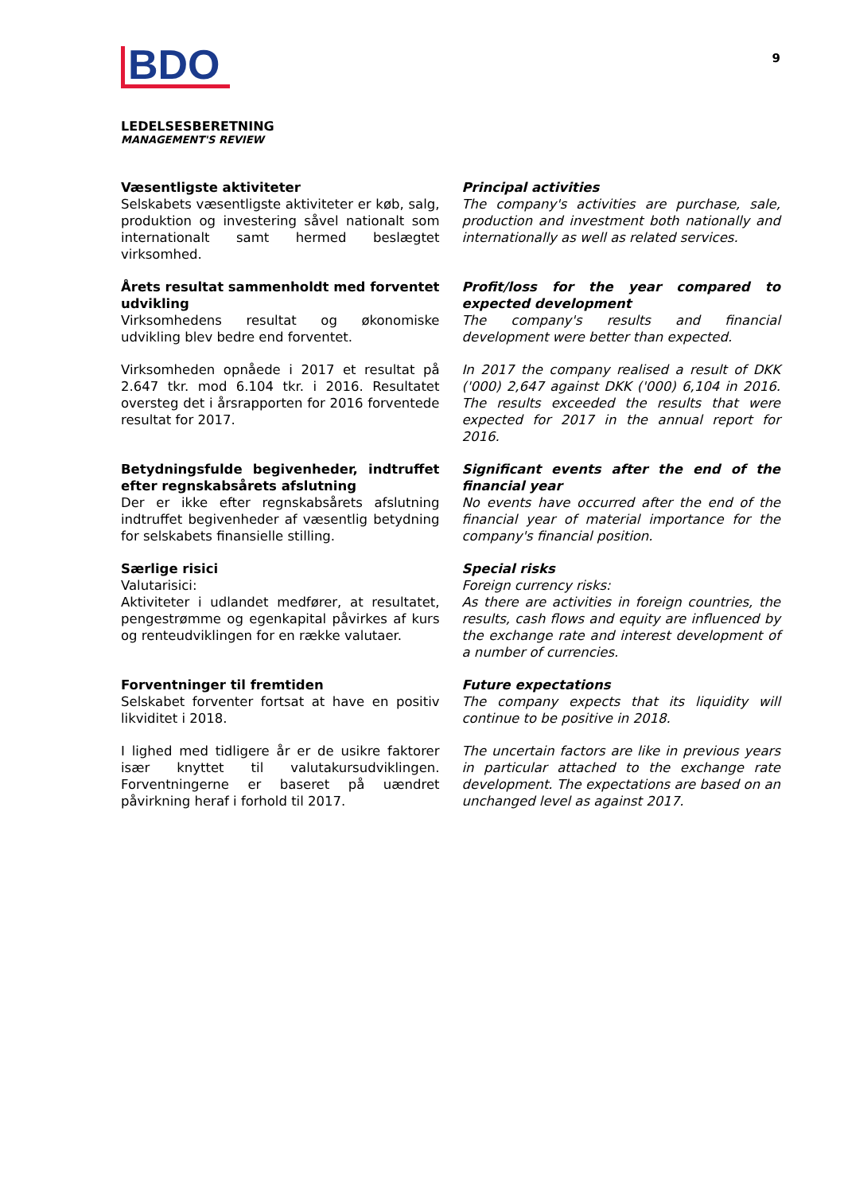BDO
9
LEDELSESBERETNING
MANAGEMENT'S REVIEW
Væsentligste aktiviteter
Selskabets væsentligste aktiviteter er køb, salg, produktion og investering såvel nationalt som internationalt samt hermed beslægtet virksomhed.
Principal activities
The company's activities are purchase, sale, production and investment both nationally and internationally as well as related services.
Årets resultat sammenholdt med forventet udvikling
Virksomhedens resultat og økonomiske udvikling blev bedre end forventet.
Profit/loss for the year compared to expected development
The company's results and financial development were better than expected.
Virksomheden opnåede i 2017 et resultat på 2.647 tkr. mod 6.104 tkr. i 2016. Resultatet oversteg det i årsrapporten for 2016 forventede resultat for 2017.
In 2017 the company realised a result of DKK ('000) 2,647 against DKK ('000) 6,104 in 2016. The results exceeded the results that were expected for 2017 in the annual report for 2016.
Betydningsfulde begivenheder, indtruffet efter regnskabsårets afslutning
Der er ikke efter regnskabsårets afslutning indtruffet begivenheder af væsentlig betydning for selskabets finansielle stilling.
Significant events after the end of the financial year
No events have occurred after the end of the financial year of material importance for the company's financial position.
Særlige risici
Valutarisici:
Aktiviteter i udlandet medfører, at resultatet, pengestrømme og egenkapital påvirkes af kurs og renteudviklingen for en række valutaer.
Special risks
Foreign currency risks:
As there are activities in foreign countries, the results, cash flows and equity are influenced by the exchange rate and interest development of a number of currencies.
Forventninger til fremtiden
Selskabet forventer fortsat at have en positiv likviditet i 2018.
Future expectations
The company expects that its liquidity will continue to be positive in 2018.
I lighed med tidligere år er de usikre faktorer især knyttet til valutakursudviklingen. Forventningerne er baseret på uændret påvirkning heraf i forhold til 2017.
The uncertain factors are like in previous years in particular attached to the exchange rate development. The expectations are based on an unchanged level as against 2017.